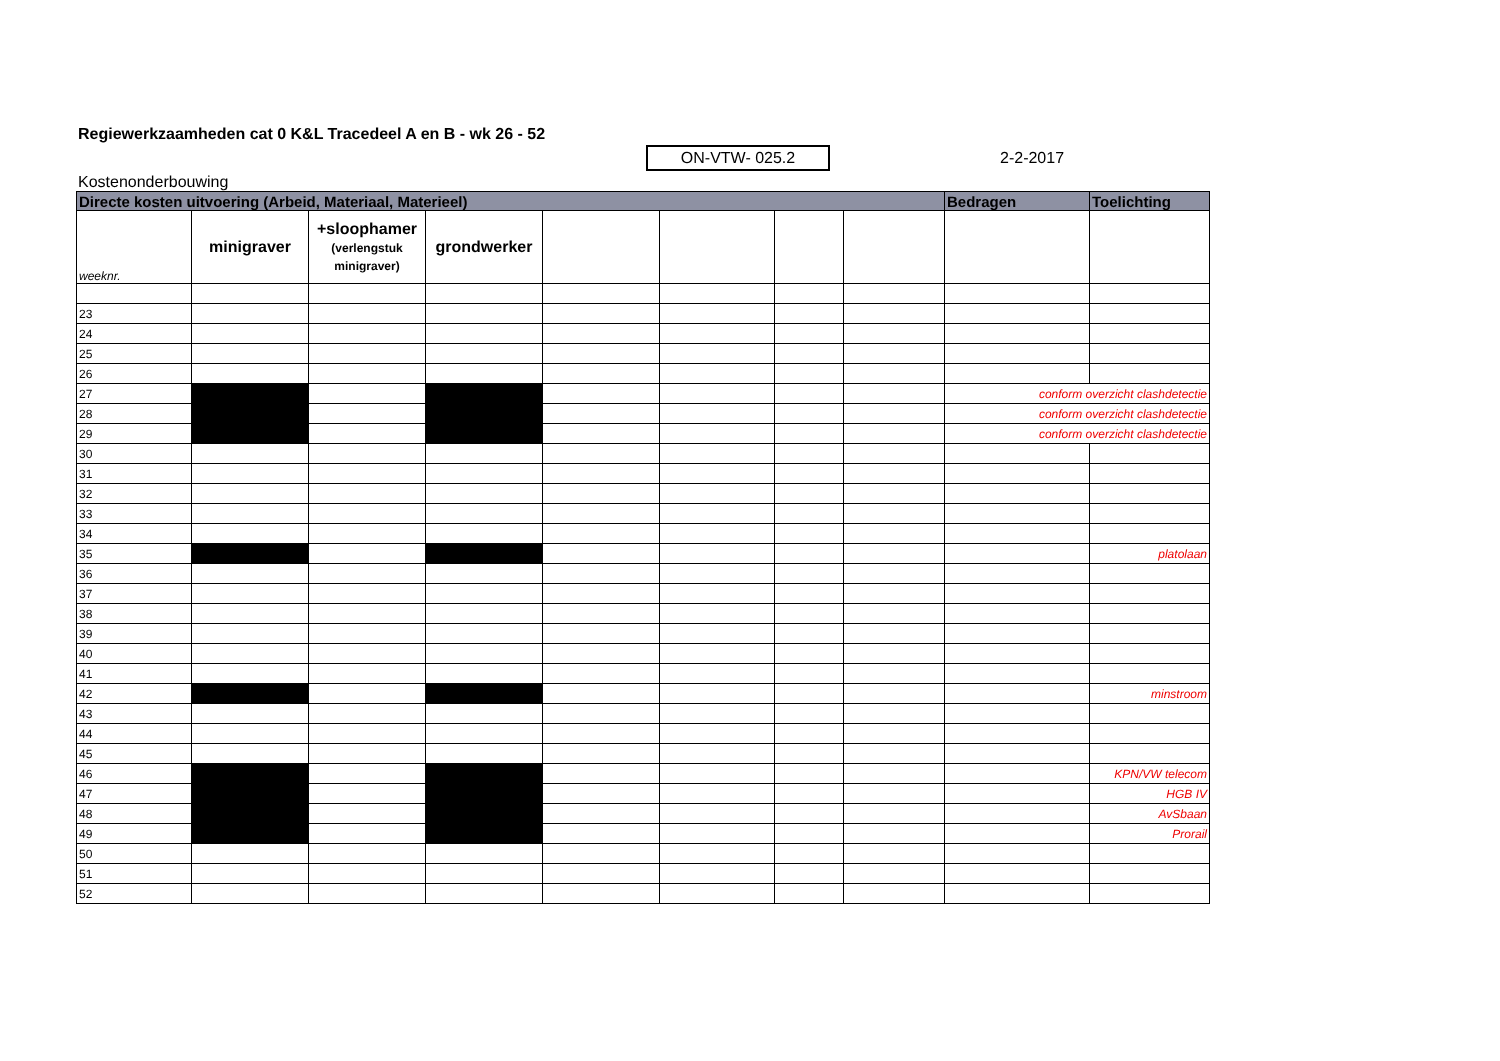Regiewerkzaamheden cat 0 K&L Tracedeel A en B - wk 26 - 52
ON-VTW- 025.2 2-2-2017
Kostenonderbouwing
| Directe kosten uitvoering (Arbeid, Materiaal, Materieel) | | | | | | | | Bedragen | Toelichting |
| --- | --- | --- | --- | --- | --- | --- | --- | --- | --- |
| weeknr. | minigraver | +sloophamer (verlengstuk minigraver) | grondwerker | | | | | | |
| 23 | | | | | | | | | |
| 24 | | | | | | | | | |
| 25 | | | | | | | | | |
| 26 | | | | | | | | | |
| 27 | | | | | | | | conform overzicht clashdetectie | |
| 28 | | | | | | | | conform overzicht clashdetectie | |
| 29 | | | | | | | | conform overzicht clashdetectie | |
| 30 | | | | | | | | | |
| 31 | | | | | | | | | |
| 32 | | | | | | | | | |
| 33 | | | | | | | | | |
| 34 | | | | | | | | | |
| 35 | | | | | | | | | platolaan |
| 36 | | | | | | | | | |
| 37 | | | | | | | | | |
| 38 | | | | | | | | | |
| 39 | | | | | | | | | |
| 40 | | | | | | | | | |
| 41 | | | | | | | | | |
| 42 | | | | | | | | | minstroom |
| 43 | | | | | | | | | |
| 44 | | | | | | | | | |
| 45 | | | | | | | | | |
| 46 | | | | | | | | | KPN/VW telecom |
| 47 | | | | | | | | | HGB IV |
| 48 | | | | | | | | | AvSbaan |
| 49 | | | | | | | | | Prorail |
| 50 | | | | | | | | | |
| 51 | | | | | | | | | |
| 52 | | | | | | | | | |